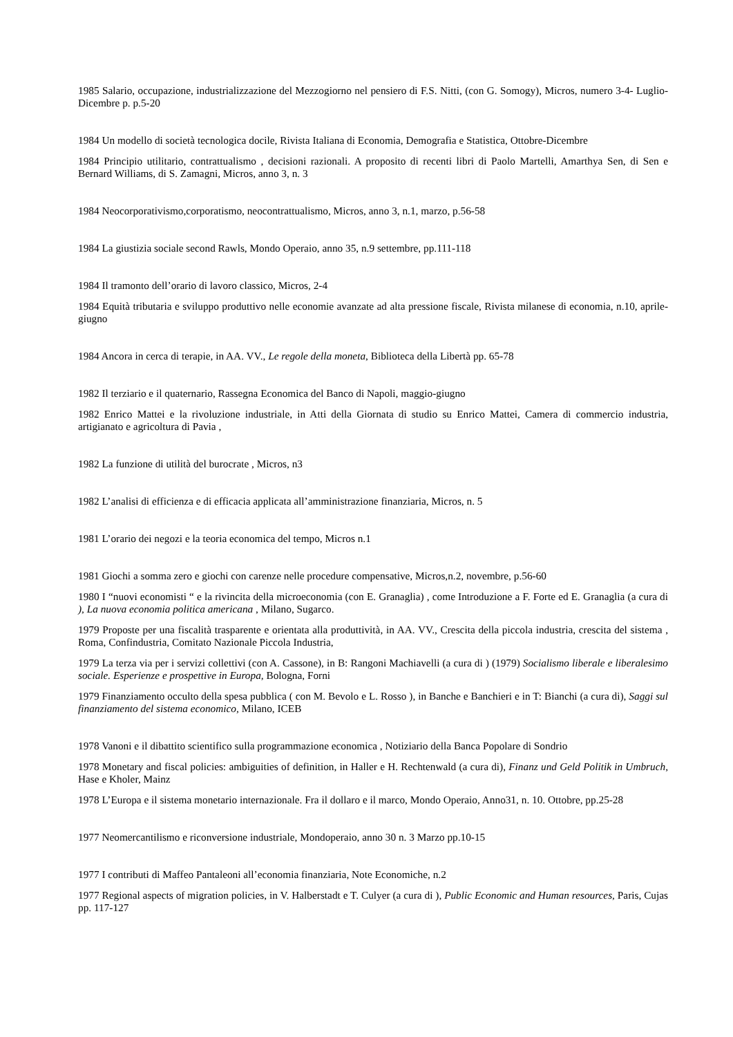1985 Salario, occupazione, industrializzazione del Mezzogiorno nel pensiero di F.S. Nitti, (con G. Somogy), Micros, numero 3-4- Luglio-Dicembre p. p.5-20
1984 Un modello di società tecnologica docile, Rivista Italiana di Economia, Demografia e Statistica, Ottobre-Dicembre
1984 Principio utilitario, contrattualismo , decisioni razionali. A proposito di recenti libri di Paolo Martelli, Amarthya Sen, di Sen e Bernard Williams, di S. Zamagni, Micros, anno 3, n. 3
1984 Neocorporativismo,corporatismo, neocontrattualismo, Micros, anno 3, n.1, marzo, p.56-58
1984 La giustizia sociale second Rawls, Mondo Operaio, anno 35, n.9 settembre, pp.111-118
1984 Il tramonto dell’orario di lavoro classico, Micros, 2-4
1984 Equità tributaria e sviluppo produttivo nelle economie avanzate ad alta pressione fiscale, Rivista milanese di economia, n.10, aprile-giugno
1984 Ancora in cerca di terapie, in AA. VV., Le regole della moneta, Biblioteca della Libertà pp. 65-78
1982 Il terziario e il quaternario, Rassegna Economica del Banco di Napoli, maggio-giugno
1982 Enrico Mattei e la rivoluzione industriale, in Atti della Giornata di studio su Enrico Mattei, Camera di commercio industria, artigianato e agricoltura di Pavia ,
1982 La funzione di utilità del burocrate , Micros, n3
1982 L’analisi di efficienza e di efficacia applicata all’amministrazione finanziaria, Micros, n. 5
1981 L’orario dei negozi e la teoria economica del tempo, Micros n.1
1981 Giochi a somma zero e giochi con carenze nelle procedure compensative, Micros,n.2, novembre, p.56-60
1980 I “nuovi economisti “ e la rivincita della microeconomia (con E. Granaglia) , come Introduzione a F. Forte ed E. Granaglia (a cura di ), La nuova economia politica americana , Milano, Sugarco.
1979 Proposte per una fiscalità trasparente e orientata alla produttività, in AA. VV., Crescita della piccola industria, crescita del sistema , Roma, Confindustria, Comitato Nazionale Piccola Industria,
1979 La terza via per i servizi collettivi (con A. Cassone), in B: Rangoni Machiavelli (a cura di ) (1979) Socialismo liberale e liberalesimo sociale. Esperienze e prospettive in Europa, Bologna, Forni
1979 Finanziamento occulto della spesa pubblica ( con M. Bevolo e L. Rosso ), in Banche e Banchieri e in T: Bianchi (a cura di), Saggi sul finanziamento del sistema economico, Milano, ICEB
1978 Vanoni e il dibattito scientifico sulla programmazione economica , Notiziario della Banca Popolare di Sondrio
1978 Monetary and fiscal policies: ambiguities of definition, in Haller e H. Rechtenwald (a cura di), Finanz und Geld Politik in Umbruch, Hase e Kholer, Mainz
1978 L’Europa e il sistema monetario internazionale. Fra il dollaro e il marco, Mondo Operaio, Anno31, n. 10. Ottobre, pp.25-28
1977 Neomercantilismo e riconversione industriale, Mondoperaio, anno 30 n. 3 Marzo pp.10-15
1977 I contributi di Maffeo Pantaleoni all’economia finanziaria, Note Economiche, n.2
1977 Regional aspects of migration policies, in V. Halberstadt e T. Culyer (a cura di ), Public Economic and Human resources, Paris, Cujas pp. 117-127